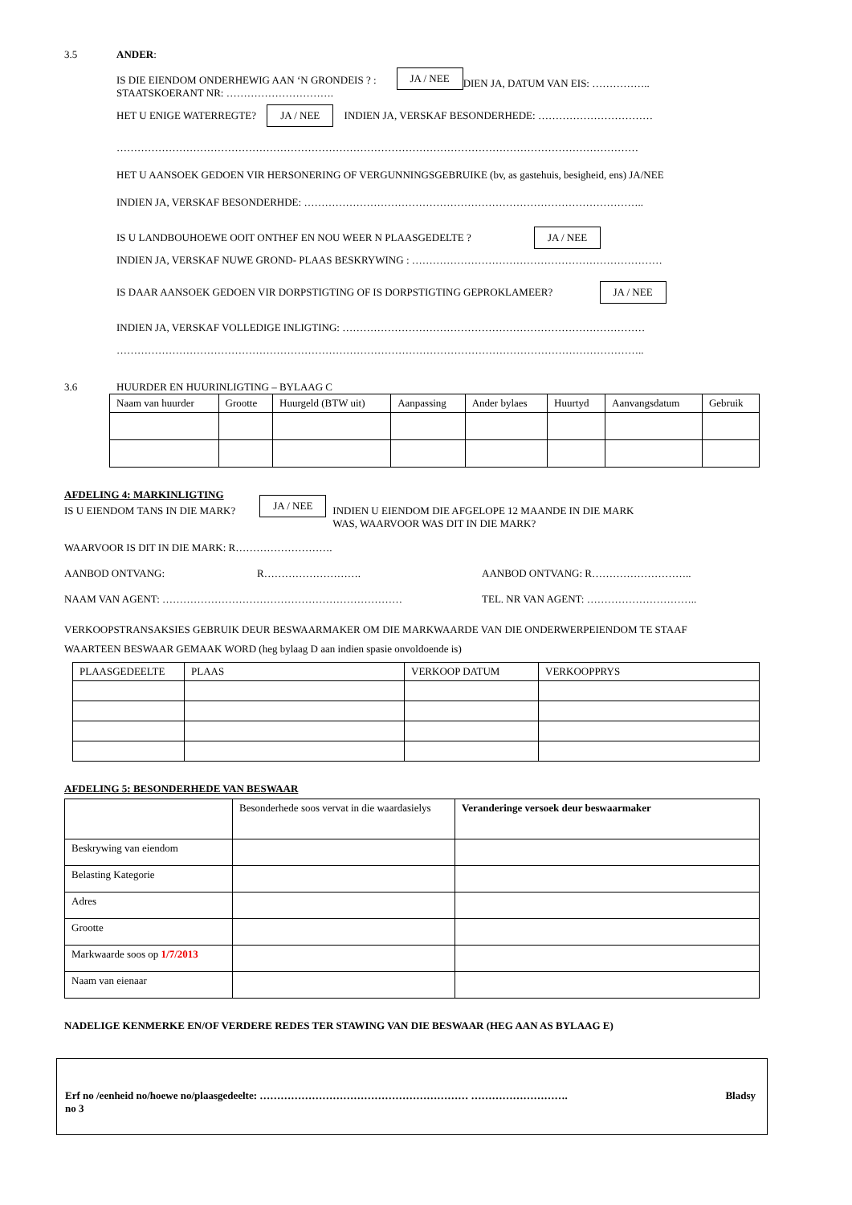3.5 ANDER:
IS DIE EIENDOM ONDERHEWIG AAN ‘N GRONDEIS ? :
STAATSKOERANT NR: …………………………. JA / NEE DIEN JA, DATUM VAN EIS: ……………..
HET U ENIGE WATERREGTE? JA / NEE INDIEN JA, VERSKAF BESONDERHEDE: ……………………………
……………………………………………………………………………………………………………………………………
HET U AANSOEK GEDOEN VIR HERSONERING OF VERGUNNINGSGEBRUIKE (bv, as gastehuis, besigheid, ens) JA/NEE
INDIEN JA, VERSKAF BESONDERHDE: ……………………………………………………………………………………..
IS U LANDBOUHOEWE OOIT ONTHEF EN NOU WEER N PLAASGEDELTE ? JA / NEE
INDIEN JA, VERSKAF NUWE GROND- PLAAS BESKRYWING : ………………………………………………………………
IS DAAR AANSOEK GEDOEN VIR DORPSTIGTING OF IS DORPSTIGTING GEPROKLAMEER? JA / NEE
INDIEN JA, VERSKAF VOLLEDIGE INLIGTING: ……………………………………………………………………………
……………………………………………………………………………………………………………………………………..
3.6 HUURDER EN HUURINLIGTING – BYLAAG C
| Naam van huurder | Grootte | Huurgeld (BTW uit) | Aanpassing | Ander bylaes | Huurtyd | Aanvangsdatum | Gebruik |
AFDELING 4: MARKINLIGTING
IS U EIENDOM TANS IN DIE MARK? JA / NEE INDIEN U EIENDOM DIE AFGELOPE 12 MAANDE IN DIE MARK
WAS, WAARVOOR WAS DIT IN DIE MARK?
WAARVOOR IS DIT IN DIE MARK: R……………………….
AANBOD ONTVANG: R………………………. AANBOD ONTVANG: R………………………..
NAAM VAN AGENT: …………………………………………………………… TEL. NR VAN AGENT: …………………………..
VERKOOPSTRANSAKSIES GEBRUIK DEUR BESWAARMAKER OM DIE MARKWAARDE VAN DIE ONDERWERPEIENDOM TE STAAF
WAARTEEN BESWAAR GEMAAK WORD (heg bylaag D aan indien spasie onvoldoende is)
| PLAASGEDEELTE | PLAAS | VERKOOP DATUM | VERKOOPPRYS |
AFDELING 5: BESONDERHEDE VAN BESWAAR
| | Besonderhede soos vervat in die waardasielys | Veranderinge versoek deur beswaarmaker |
| Beskrywing van eiendom | | |
| Belasting Kategorie | | |
| Adres | | |
| Grootte | | |
| Markwaarde soos op 1/7/2013 | | |
| Naam van eienaar | | |
NADELIGE KENMERKE EN/OF VERDERE REDES TER STAWING VAN DIE BESWAAR (HEG AAN AS BYLAAG E)
Erf no /eenheid no/hoewe no/plaasgedeelte: …………………………………………………… ………………………. Bladsy
no 3